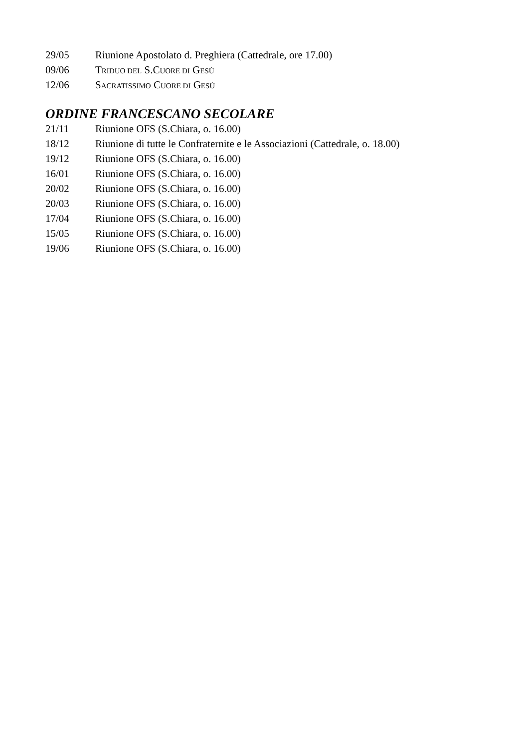29/05 Riunione Apostolato d. Preghiera (Cattedrale, ore 17.00)
09/06 TRIDUO DEL S.CUORE DI GESÙ
12/06 SACRATISSIMO CUORE DI GESÙ
ORDINE FRANCESCANO SECOLARE
21/11 Riunione OFS (S.Chiara, o. 16.00)
18/12 Riunione di tutte le Confraternite e le Associazioni (Cattedrale, o. 18.00)
19/12 Riunione OFS (S.Chiara, o. 16.00)
16/01 Riunione OFS (S.Chiara, o. 16.00)
20/02 Riunione OFS (S.Chiara, o. 16.00)
20/03 Riunione OFS (S.Chiara, o. 16.00)
17/04 Riunione OFS (S.Chiara, o. 16.00)
15/05 Riunione OFS (S.Chiara, o. 16.00)
19/06 Riunione OFS (S.Chiara, o. 16.00)